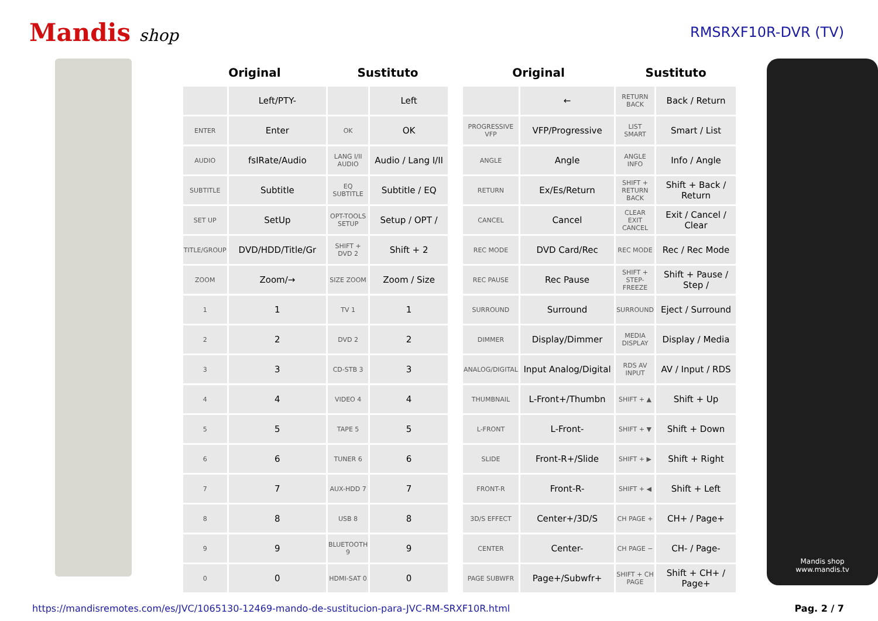Mandis shop
RMSRXF10R-DVR (TV)
| Original | | Sustituto | |
| --- | --- | --- | --- |
| | Left/PTY- | | Left |
| ENTER | Enter | OK | OK |
| AUDIO | fsIRate/Audio | LANG I/II AUDIO | Audio / Lang I/II |
| SUBTITLE | Subtitle | EQ SUBTITLE | Subtitle / EQ |
| SET UP | SetUp | OPT-TOOLS SETUP | Setup / OPT / |
| TITLE/GROUP | DVD/HDD/Title/Gr | SHIFT + DVD 2 | Shift + 2 |
| ZOOM | Zoom/→ | SIZE ZOOM | Zoom / Size |
| 1 | 1 | TV 1 | 1 |
| 2 | 2 | DVD 2 | 2 |
| 3 | 3 | CD-STB 3 | 3 |
| 4 | 4 | VIDEO 4 | 4 |
| 5 | 5 | TAPE 5 | 5 |
| 6 | 6 | TUNER 6 | 6 |
| 7 | 7 | AUX-HDD 7 | 7 |
| 8 | 8 | USB 8 | 8 |
| 9 | 9 | BLUETOOTH 9 | 9 |
| 0 | 0 | HDMI-SAT 0 | 0 |
| Original | | Sustituto | |
| --- | --- | --- | --- |
| | ← | RETURN BACK | Back / Return |
| PROGRESSIVE VFP | VFP/Progressive | LIST SMART | Smart / List |
| ANGLE | Angle | ANGLE INFO | Info / Angle |
| RETURN | Ex/Es/Return | SHIFT + RETURN BACK | Shift + Back / Return |
| CANCEL | Cancel | CLEAR EXIT CANCEL | Exit / Cancel / Clear |
| REC MODE | DVD Card/Rec | REC MODE | Rec / Rec Mode |
| REC PAUSE | Rec Pause | SHIFT + STEP-FREEZE | Shift + Pause / Step / |
| SURROUND | Surround | SURROUND | Eject / Surround |
| DIMMER | Display/Dimmer | MEDIA DISPLAY | Display / Media |
| ANALOG/DIGITAL | Input Analog/Digital | RDS AV INPUT | AV / Input / RDS |
| THUMBNAIL | L-Front+/Thumbn | SHIFT + ▲ | Shift + Up |
| L-FRONT | L-Front- | SHIFT + ▼ | Shift + Down |
| SLIDE | Front-R+/Slide | SHIFT + ▶ | Shift + Right |
| FRONT-R | Front-R- | SHIFT + ◀ | Shift + Left |
| 3D/S EFFECT | Center+/3D/S | CH PAGE + | CH+ / Page+ |
| CENTER | Center- | CH PAGE − | CH- / Page- |
| PAGE SUBWFR | Page+/Subwfr+ | SHIFT + CH PAGE | Shift + CH+ / Page+ |
Mandis shop
www.mandis.tv
https://mandisremotes.com/es/JVC/1065130-12469-mando-de-sustitucion-para-JVC-RM-SRXF10R.html Pag. 2 / 7